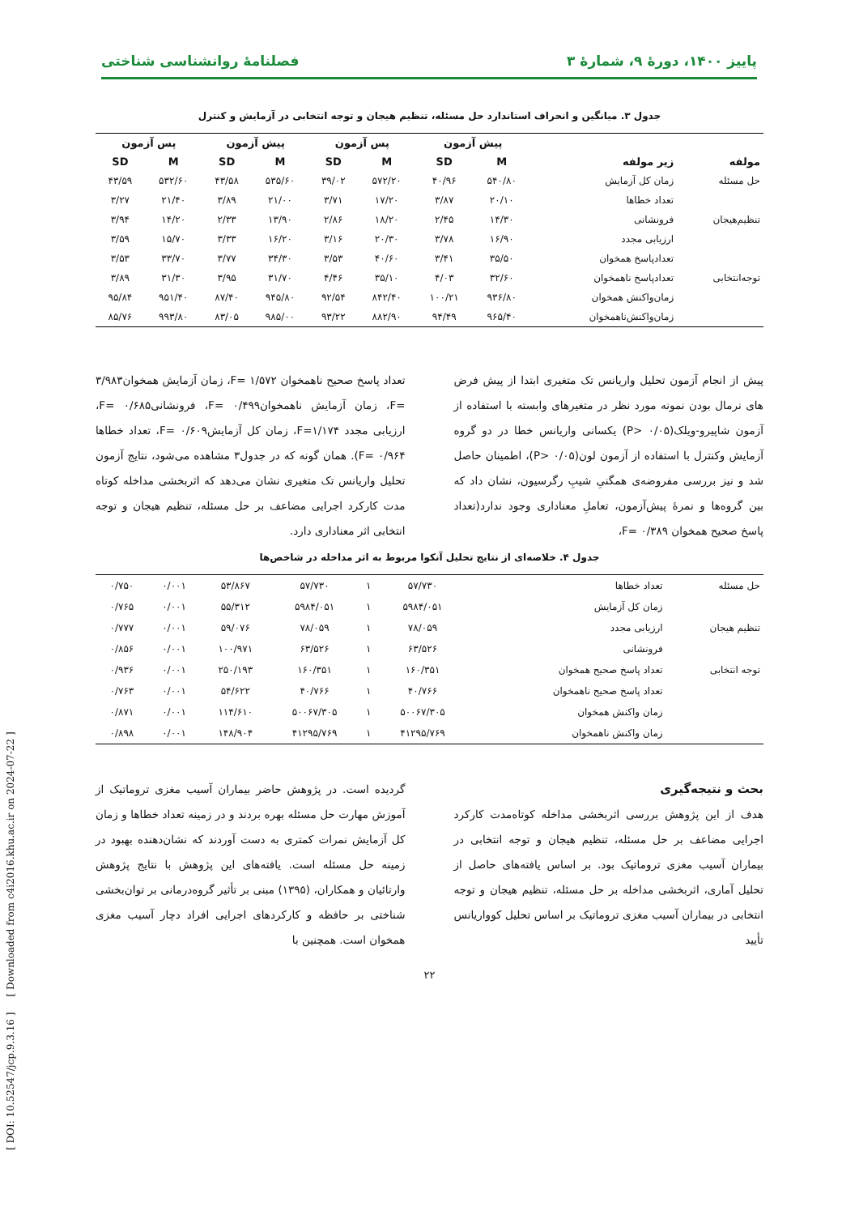پاییز ۱۴۰۰، دورهٔ ۹، شمارهٔ ۳ فصلنامهٔ روانشناسی شناختی
جدول ۳. میانگین و انحراف استاندارد حل مسئله، تنظیم هیجان و توجه انتخابی در آزمایش و کنترل
| | | پیش آزمون | | پس آزمون | | پیش آزمون | | پس آزمون | |
| --- | --- | --- | --- | --- | --- | --- | --- | --- | --- |
| مولفه | زیر مولفه | M | SD | M | SD | M | SD | M | SD |
| حل مسئله | زمان کل آزمایش | ۵۴۰/۸۰ | ۴۰/۹۶ | ۵۷۲/۲۰ | ۳۹/۰۲ | ۵۳۵/۶۰ | ۴۳/۵۸ | ۵۳۲/۶۰ | ۴۳/۵۹ |
| | تعداد خطاها | ۲۰/۱۰ | ۳/۸۷ | ۱۷/۲۰ | ۳/۷۱ | ۲۱/۰۰ | ۳/۸۹ | ۲۱/۴۰ | ۳/۲۷ |
| تنظیم‌هیجان | فرونشانی | ۱۴/۳۰ | ۲/۴۵ | ۱۸/۲۰ | ۲/۸۶ | ۱۳/۹۰ | ۲/۳۳ | ۱۴/۲۰ | ۳/۹۴ |
| | ارزیابی مجدد | ۱۶/۹۰ | ۳/۷۸ | ۲۰/۳۰ | ۳/۱۶ | ۱۶/۲۰ | ۳/۳۳ | ۱۵/۷۰ | ۳/۵۹ |
| | تعدادپاسخ همخوان | ۳۵/۵۰ | ۳/۴۱ | ۴۰/۶۰ | ۳/۵۳ | ۳۴/۳۰ | ۳/۷۷ | ۳۳/۷۰ | ۳/۵۳ |
| توجه‌انتخابی | تعدادپاسخ ناهمخوان | ۳۲/۶۰ | ۴/۰۳ | ۳۵/۱۰ | ۴/۴۶ | ۳۱/۷۰ | ۳/۹۵ | ۳۱/۳۰ | ۳/۸۹ |
| | زمان‌واکنش همخوان | ۹۳۶/۸۰ | ۱۰۰/۲۱ | ۸۴۲/۴۰ | ۹۲/۵۴ | ۹۴۵/۸۰ | ۸۷/۴۰ | ۹۵۱/۴۰ | ۹۵/۸۴ |
| | زمان‌واکنش‌ناهمخوان | ۹۶۵/۴۰ | ۹۴/۴۹ | ۸۸۲/۹۰ | ۹۳/۲۲ | ۹۸۵/۰۰ | ۸۳/۰۵ | ۹۹۳/۸۰ | ۸۵/۷۶ |
پیش از انجام آزمون تحلیل واریانس تک متغیری ابتدا از پیش فرض های نرمال بودن نمونه مورد نظر در متغیرهای وابسته با استفاده از آزمون شاپیرو-ویلک(P> ۰/۰۵) یکسانی واریانس خطا در دو گروه آزمایش وکنترل با استفاده از آزمون لون(P> ۰/۰۵)، اطمینان حاصل شد و نیز بررسی مفروضه‌ی همگنیِ شیبِ رگرسیون، نشان داد که بین گروه‌ها و نمرهٔ پیش‌آزمون، تعاملِ معناداری وجود ندارد(تعداد پاسخ صحیح همخوان ۰/۳۸۹ =F،
تعداد پاسخ صحیح ناهمخوان ۱/۵۷۲ =F، زمان آزمایش همخوان۳/۹۸۳ =F، زمان آزمایش ناهمخوان۰/۴۹۹ =F، فرونشانی۰/۶۸۵ =F، ارزیابی مجدد F=۱/۱۷۴، زمان کل آزمایش۰/۶۰۹ =F، تعداد خطاها ۰/۹۶۴ =F). همان گونه که در جدول۳ مشاهده می‌شود، نتایج آزمون تحلیل واریانس تک متغیری نشان می‌دهد که اثربخشی مداخله کوتاه مدت کارکرد اجرایی مضاعف بر حل مسئله، تنظیم هیجان و توجه انتخابی اثر معناداری دارد.
جدول ۴. خلاصه‌ای از نتایج تحلیل آنکوا مربوط به اثر مداخله در شاخص‌ها
| حل مسئله | تعداد خطاها | ۵۷/۷۳۰ | ۱ | ۵۷/۷۳۰ | ۵۳/۸۶۷ | ۰/۰۰۱ | ۰/۷۵۰ |
| | زمان کل آزمایش | ۵۹۸۴/۰۵۱ | ۱ | ۵۹۸۴/۰۵۱ | ۵۵/۳۱۲ | ۰/۰۰۱ | ۰/۷۶۵ |
| تنظیم هیجان | ارزیابی مجدد | ۷۸/۰۵۹ | ۱ | ۷۸/۰۵۹ | ۵۹/۰۷۶ | ۰/۰۰۱ | ۰/۷۷۷ |
| | فرونشانی | ۶۳/۵۲۶ | ۱ | ۶۳/۵۲۶ | ۱۰۰/۹۷۱ | ۰/۰۰۱ | ۰/۸۵۶ |
| توجه انتخابی | تعداد پاسخ صحیح همخوان | ۱۶۰/۳۵۱ | ۱ | ۱۶۰/۳۵۱ | ۲۵۰/۱۹۳ | ۰/۰۰۱ | ۰/۹۳۶ |
| | تعداد پاسخ صحیح ناهمخوان | ۴۰/۷۶۶ | ۱ | ۴۰/۷۶۶ | ۵۴/۶۲۲ | ۰/۰۰۱ | ۰/۷۶۳ |
| | زمان واکنش همخوان | ۵۰۰۶۷/۳۰۵ | ۱ | ۵۰۰۶۷/۳۰۵ | ۱۱۴/۶۱۰ | ۰/۰۰۱ | ۰/۸۷۱ |
| | زمان واکنش ناهمخوان | ۴۱۲۹۵/۷۶۹ | ۱ | ۴۱۲۹۵/۷۶۹ | ۱۴۸/۹۰۴ | ۰/۰۰۱ | ۰/۸۹۸ |
بحث و نتیجه‌گیری
هدف از این پژوهش بررسی اثربخشی مداخله کوتاه‌مدت کارکرد اجرایی مضاعف بر حل مسئله، تنظیم هیجان و توجه انتخابی در بیماران آسیب مغزی تروماتیک بود. بر اساس یافته‌های حاصل از تحلیل آماری، اثربخشی مداخله بر حل مسئله، تنظیم هیجان و توجه انتخابی در بیماران آسیب مغزی تروماتیک بر اساس تحلیل کوواریانس تأیید
گردیده است. در پژوهش حاضر بیماران آسیب مغزی تروماتیک از آموزش مهارت حل مسئله بهره بردند و در زمینه تعداد خطاها و زمان کل آزمایش نمرات کمتری به دست آوردند که نشان‌دهنده بهبود در زمینه حل مسئله است. یافته‌های این پژوهش با نتایج پژوهش وارتائیان و همکاران، (۱۳۹۵) مبنی بر تأثیر گروه‌درمانی بر توان‌بخشی شناختی بر حافظه و کارکردهای اجرایی افراد دچار آسیب مغزی همخوان است. همچنین با
۲۲
[ DOI: 10.52547/jcp.9.3.16 ] [ Downloaded from c4i2016.khu.ac.ir on 2024-07-22 ]